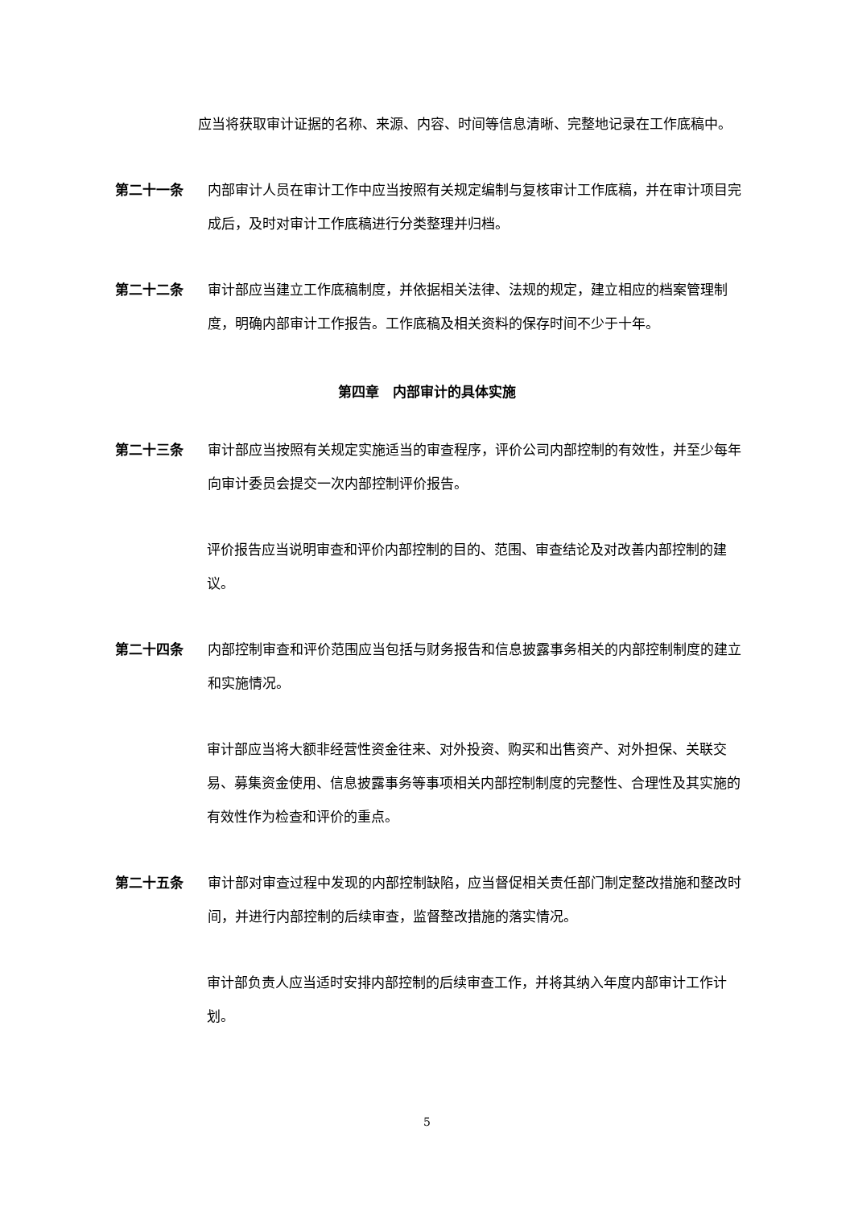应当将获取审计证据的名称、来源、内容、时间等信息清晰、完整地记录在工作底稿中。
第二十一条 内部审计人员在审计工作中应当按照有关规定编制与复核审计工作底稿，并在审计项目完成后，及时对审计工作底稿进行分类整理并归档。
第二十二条 审计部应当建立工作底稿制度，并依据相关法律、法规的规定，建立相应的档案管理制度，明确内部审计工作报告。工作底稿及相关资料的保存时间不少于十年。
第四章　内部审计的具体实施
第二十三条 审计部应当按照有关规定实施适当的审查程序，评价公司内部控制的有效性，并至少每年向审计委员会提交一次内部控制评价报告。
评价报告应当说明审查和评价内部控制的目的、范围、审查结论及对改善内部控制的建议。
第二十四条 内部控制审查和评价范围应当包括与财务报告和信息披露事务相关的内部控制制度的建立和实施情况。
审计部应当将大额非经营性资金往来、对外投资、购买和出售资产、对外担保、关联交易、募集资金使用、信息披露事务等事项相关内部控制制度的完整性、合理性及其实施的有效性作为检查和评价的重点。
第二十五条 审计部对审查过程中发现的内部控制缺陷，应当督促相关责任部门制定整改措施和整改时间，并进行内部控制的后续审查，监督整改措施的落实情况。
审计部负责人应当适时安排内部控制的后续审查工作，并将其纳入年度内部审计工作计划。
5